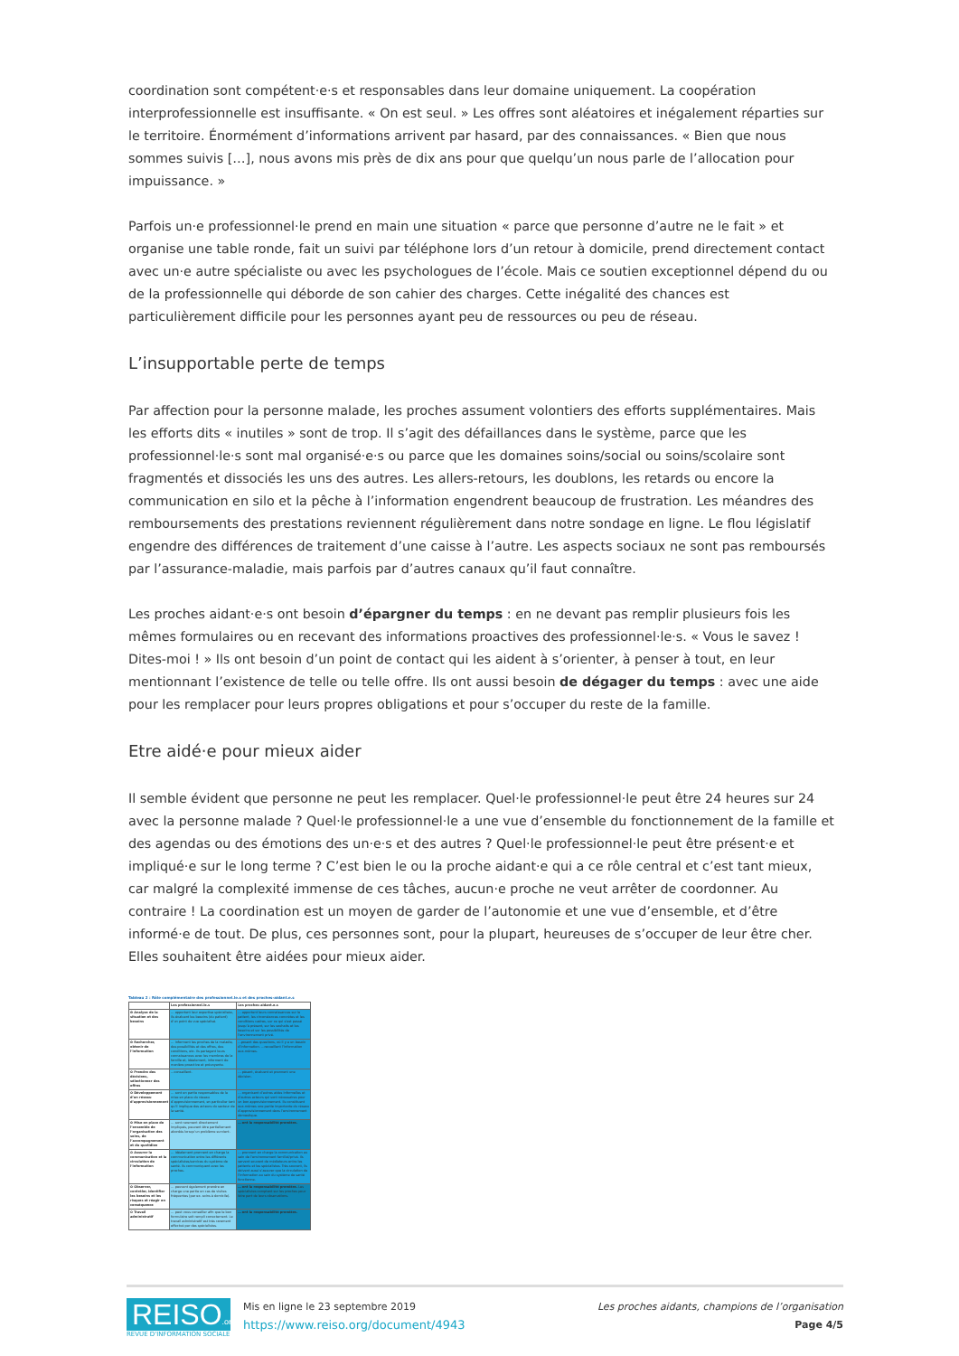coordination sont compétent·e·s et responsables dans leur domaine uniquement. La coopération interprofessionnelle est insuffisante. « On est seul. » Les offres sont aléatoires et inégalement réparties sur le territoire. Énormément d’informations arrivent par hasard, par des connaissances. « Bien que nous sommes suivis […], nous avons mis près de dix ans pour que quelqu’un nous parle de l’allocation pour impuissance. »
Parfois un·e professionnel·le prend en main une situation « parce que personne d’autre ne le fait » et organise une table ronde, fait un suivi par téléphone lors d’un retour à domicile, prend directement contact avec un·e autre spécialiste ou avec les psychologues de l’école. Mais ce soutien exceptionnel dépend du ou de la professionnelle qui déborde de son cahier des charges. Cette inégalité des chances est particulièrement difficile pour les personnes ayant peu de ressources ou peu de réseau.
L’insupportable perte de temps
Par affection pour la personne malade, les proches assument volontiers des efforts supplémentaires. Mais les efforts dits « inutiles » sont de trop. Il s’agit des défaillances dans le système, parce que les professionnel·le·s sont mal organisé·e·s ou parce que les domaines soins/social ou soins/scolaire sont fragmentés et dissociés les uns des autres. Les allers-retours, les doublons, les retards ou encore la communication en silo et la pêche à l’information engendrent beaucoup de frustration. Les méandres des remboursements des prestations reviennent régulièrement dans notre sondage en ligne. Le flou législatif engendre des différences de traitement d’une caisse à l’autre. Les aspects sociaux ne sont pas remboursés par l’assurance-maladie, mais parfois par d’autres canaux qu’il faut connaître.
Les proches aidant·e·s ont besoin d’épargner du temps : en ne devant pas remplir plusieurs fois les mêmes formulaires ou en recevant des informations proactives des professionnel·le·s. « Vous le savez ! Dites-moi ! » Ils ont besoin d’un point de contact qui les aident à s’orienter, à penser à tout, en leur mentionnant l’existence de telle ou telle offre. Ils ont aussi besoin de dégager du temps : avec une aide pour les remplacer pour leurs propres obligations et pour s’occuper du reste de la famille.
Etre aidé·e pour mieux aider
Il semble évident que personne ne peut les remplacer. Quel·le professionnel·le peut être 24 heures sur 24 avec la personne malade ? Quel·le professionnel·le a une vue d’ensemble du fonctionnement de la famille et des agendas ou des émotions des un·e·s et des autres ? Quel·le professionnel·le peut être présent·e et impliqué·e sur le long terme ? C’est bien le ou la proche aidant·e qui a ce rôle central et c’est tant mieux, car malgré la complexité immense de ces tâches, aucun·e proche ne veut arrêter de coordonner. Au contraire ! La coordination est un moyen de garder de l’autonomie et une vue d’ensemble, et d’être informé·e de tout. De plus, ces personnes sont, pour la plupart, heureuses de s’occuper de leur être cher. Elles souhaitent être aidées pour mieux aider.
Tableau 2 : Rôle complémentaire des professionnel.le.s et des proches-aidant.e.s
| | Les professionnel.le.s | Les proches-aidant.e.s |
| --- | --- | --- |
| ❶ Analyse de la situation et des besoins | … apportent leur expertise spécialisée, ils évaluent les besoins (du patient) d’un point de vue spécialisé. | … apportent leurs connaissances sur le patient, les circonstances concrètes et les conditions cadres, sur ce qui s’est passé jusqu’à présent, sur les souhaits et les besoins et sur les possibilités de l’environnement privé. |
| ❷ Rechercher, obtenir de l’information | … informent les proches de la maladie, des possibilités et des offres, des conditions, etc. Ils partagent leurs connaissances avec les membres de la famille et, idéalement, informent de manière proactive et prévoyante. | …posent des questions, où il y a un besoin d’information. …recueillent l’information eux-mêmes. |
| ❸ Prendre des décisions, sélectionner des offres | …conseillent. | … pèsent, évaluent et prennent une décision. |
| ❹ Développement d’un réseau d’approvisionnement | … sont en partie responsables de la mise en place du réseau d’approvisionnement, en particulier tant qu’il implique des acteurs du secteur de la santé. | … organisent d’autres aides informelles et d’autres acteurs qui sont nécessaires pour un bon approvisionnement. Ils constituent eux-mêmes une partie importante du réseau d’approvisionnement dans l’environnement domestique. |
| ❺ Mise en place de l’ensemble de l’organisation des soins, de l’accompagnement et du quotidien | … sont rarement directement impliqués, peuvent être partiellement abordés lorsqu’un problème survient. | … ont la responsabilité première. |
| ❻ Assurer la communication et la circulation de l’information | … idéalement prennent en charge la communication entre les différents spécialistes/services du système de santé. Ils communiquent avec les proches. | … prennent en charge la communication au sein de l’environnement familial/privé. Ils servent souvent de médiateurs entre les patients et les spécialistes. Très souvent, ils doivent aussi s’assurer que la circulation de l’information au sein du système de santé fonctionne. |
| ❼ Observer, contrôler, identifier les besoins et les risques et réagir en conséquence | … peuvent également prendre en charge une partie en cas de visites fréquentes (par ex. soins à domicile). | … ont la responsabilité première. Les spécialistes comptent sur les proches pour faire part de leurs observations. |
| ❽ Travail administratif | … peut vous conseiller afin que le bon formulaire soit rempli correctement. Le travail administratif est très rarement effectué par des spécialistes. | … ont la responsabilité première. |
REISO.org
REVUE D'INFORMATION SOCIALE
Mis en ligne le 23 septembre 2019
https://www.reiso.org/document/4943
Les proches aidants, champions de l’organisation
Page 4/5